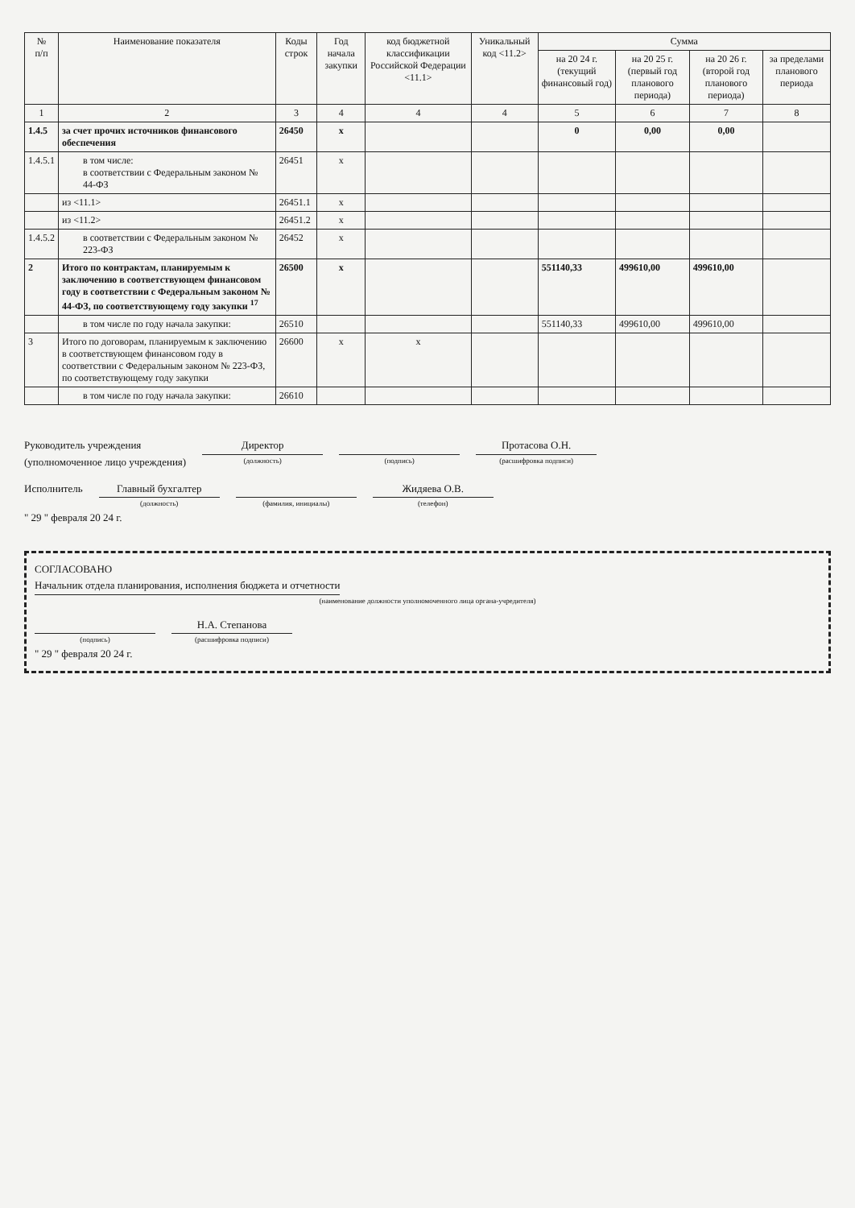| № п/п | Наименование показателя | Коды строк | Год начала закупки | код бюджетной классификации Российской Федерации <11.1> | Уникальный код <11.2> | Сумма | | | |
| --- | --- | --- | --- | --- | --- | --- | --- | --- | --- |
| | | | | | | на 20 24 г. (текущий финансовый год) | на 20 25 г. (первый год планового периода) | на 20 26 г. (второй год планового периода) | за пределами планового периода |
| 1 | 2 | 3 | 4 | 4 | 4 | 5 | 6 | 7 | 8 |
| 1.4.5 | за счет прочих источников финансового обеспечения | 26450 | x | | | 0 | 0,00 | 0,00 | |
| 1.4.5.1 | в том числе: в соответствии с Федеральным законом № 44-ФЗ | 26451 | x | | | | | | |
| | из <11.1> | 26451.1 | x | | | | | | |
| | из <11.2> | 26451.2 | x | | | | | | |
| 1.4.5.2 | в соответствии с Федеральным законом № 223-ФЗ | 26452 | x | | | | | | |
| 2 | Итого по контрактам, планируемым к заключению в соответствующем финансовом году в соответствии с Федеральным законом № 44-ФЗ, по соответствующему году закупки <sup>17</sup> | 26500 | x | | | 551140,33 | 499610,00 | 499610,00 | |
| | в том числе по году начала закупки: | 26510 | | | | 551140,33 | 499610,00 | 499610,00 | |
| 3 | Итого по договорам, планируемым к заключению в соответствующем финансовом году в соответствии с Федеральным законом № 223-ФЗ, по соответствующему году закупки | 26600 | x | x | | | | | |
| | в том числе по году начала закупки: | 26610 | | | | | | | |
Руководитель учреждения
(уполномоченное лицо учреждения)
Директор
(должность)
(подпись)
Протасова О.Н.
(расшифровка подписи)
Исполнитель Главный бухгалтер
(должность)
(фамилия, инициалы)
Жидяева О.В.
(телефон)
" 29 " февраля 20 24 г.
СОГЛАСОВАНО
Начальник отдела планирования, исполнения бюджета и отчетности
(наименование должности уполномоченного лица органа-учредителя)
(подпись)
Н.А. Степанова
(расшифровка подписи)
" 29 " февраля 20 24 г.